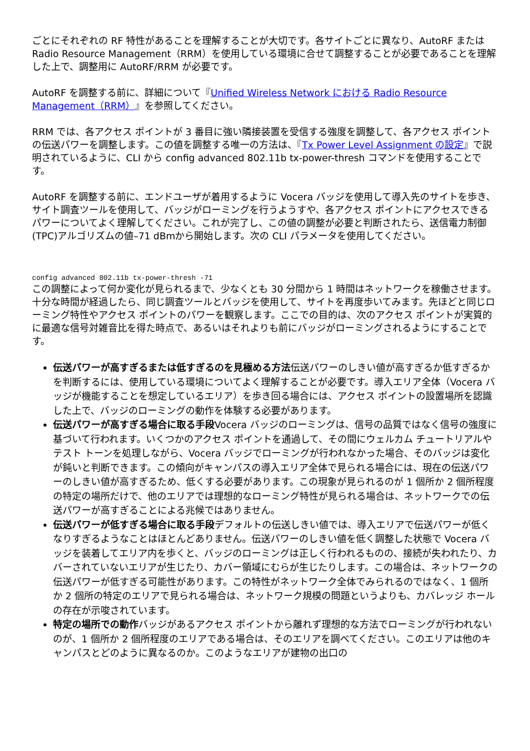ごとにそれぞれの RF 特性があることを理解することが大切です。各サイトごとに異なり、AutoRF または Radio Resource Management（RRM）を使用している環境に合せて調整することが必要であることを理解した上で、調整用に AutoRF/RRM が必要です。
AutoRF を調整する前に、詳細について『Unified Wireless Network における Radio Resource Management（RRM）』を参照してください。
RRM では、各アクセス ポイントが 3 番目に強い隣接装置を受信する強度を調整して、各アクセス ポイントの伝送パワーを調整します。この値を調整する唯一の方法は、『Tx Power Level Assignment の設定』で説明されているように、CLI から config advanced 802.11b tx-power-thresh コマンドを使用することです。
AutoRF を調整する前に、エンドユーザが着用するように Vocera バッジを使用して導入先のサイトを歩き、サイト調査ツールを使用して、バッジがローミングを行うようすや、各アクセス ポイントにアクセスできるパワーについてよく理解してください。これが完了し、この値の調整が必要と判断されたら、送信電力制御(TPC)アルゴリズムの値–71 dBmから開始します。次の CLI パラメータを使用してください。
config advanced 802.11b tx-power-thresh -71
この調整によって何か変化が見られるまで、少なくとも 30 分間から 1 時間はネットワークを稼働させます。十分な時間が経過したら、同じ調査ツールとバッジを使用して、サイトを再度歩いてみます。先ほどと同じローミング特性やアクセス ポイントのパワーを観察します。ここでの目的は、次のアクセス ポイントが実質的に最適な信号対雑音比を得た時点で、あるいはそれよりも前にバッジがローミングされるようにすることです。
伝送パワーが高すぎるまたは低すぎるのを見極める方法伝送パワーのしきい値が高すぎるか低すぎるかを判断するには、使用している環境についてよく理解することが必要です。導入エリア全体（Vocera バッジが機能することを想定しているエリア）を歩き回る場合には、アクセス ポイントの設置場所を認識した上で、バッジのローミングの動作を体験する必要があります。
伝送パワーが高すぎる場合に取る手段Vocera バッジのローミングは、信号の品質ではなく信号の強度に基づいて行われます。いくつかのアクセス ポイントを通過して、その間にウェルカム チュートリアルやテスト トーンを処理しながら、Vocera バッジでローミングが行われなかった場合、そのバッジは変化が鈍いと判断できます。この傾向がキャンパスの導入エリア全体で見られる場合には、現在の伝送パワーのしきい値が高すぎるため、低くする必要があります。この現象が見られるのが 1 個所か 2 個所程度の特定の場所だけで、他のエリアでは理想的なローミング特性が見られる場合は、ネットワークでの伝送パワーが高すぎることによる兆候ではありません。
伝送パワーが低すぎる場合に取る手段デフォルトの伝送しきい値では、導入エリアで伝送パワーが低くなりすぎるようなことはほとんどありません。伝送パワーのしきい値を低く調整した状態で Vocera バッジを装着してエリア内を歩くと、バッジのローミングは正しく行われるものの、接続が失われたり、カバーされていないエリアが生じたり、カバー領域にむらが生じたりします。この場合は、ネットワークの伝送パワーが低すぎる可能性があります。この特性がネットワーク全体でみられるのではなく、1 個所か 2 個所の特定のエリアで見られる場合は、ネットワーク規模の問題というよりも、カバレッジ ホールの存在が示唆されています。
特定の場所での動作バッジがあるアクセス ポイントから離れず理想的な方法でローミングが行われないのが、1 個所か 2 個所程度のエリアである場合は、そのエリアを調べてください。このエリアは他のキャンパスとどのように異なるのか。このようなエリアが建物の出口の